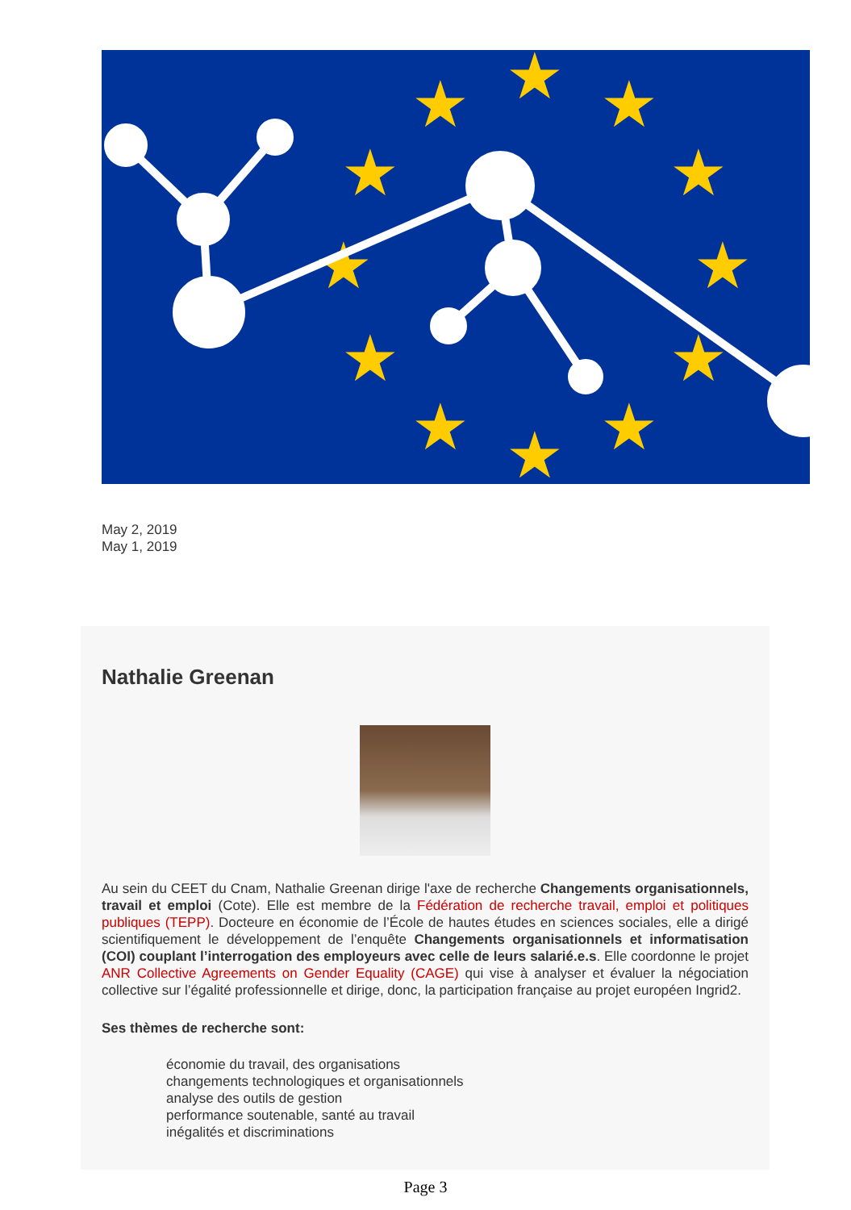★
★
★
★
★
★
★
★
★
★
★
★
May 2, 2019
May 1, 2019
Nathalie Greenan
Au sein du CEET du Cnam, Nathalie Greenan dirige l'axe de recherche Changements organisationnels, travail et emploi (Cote). Elle est membre de la Fédération de recherche travail, emploi et politiques publiques (TEPP). Docteure en économie de l’École de hautes études en sciences sociales, elle a dirigé scientifiquement le développement de l’enquête Changements organisationnels et informatisation (COI) couplant l’interrogation des employeurs avec celle de leurs salarié.e.s. Elle coordonne le projet ANR Collective Agreements on Gender Equality (CAGE) qui vise à analyser et évaluer la négociation collective sur l’égalité professionnelle et dirige, donc, la participation française au projet européen Ingrid2.
Ses thèmes de recherche sont:
économie du travail, des organisations
changements technologiques et organisationnels
analyse des outils de gestion
performance soutenable, santé au travail
inégalités et discriminations
Page 3